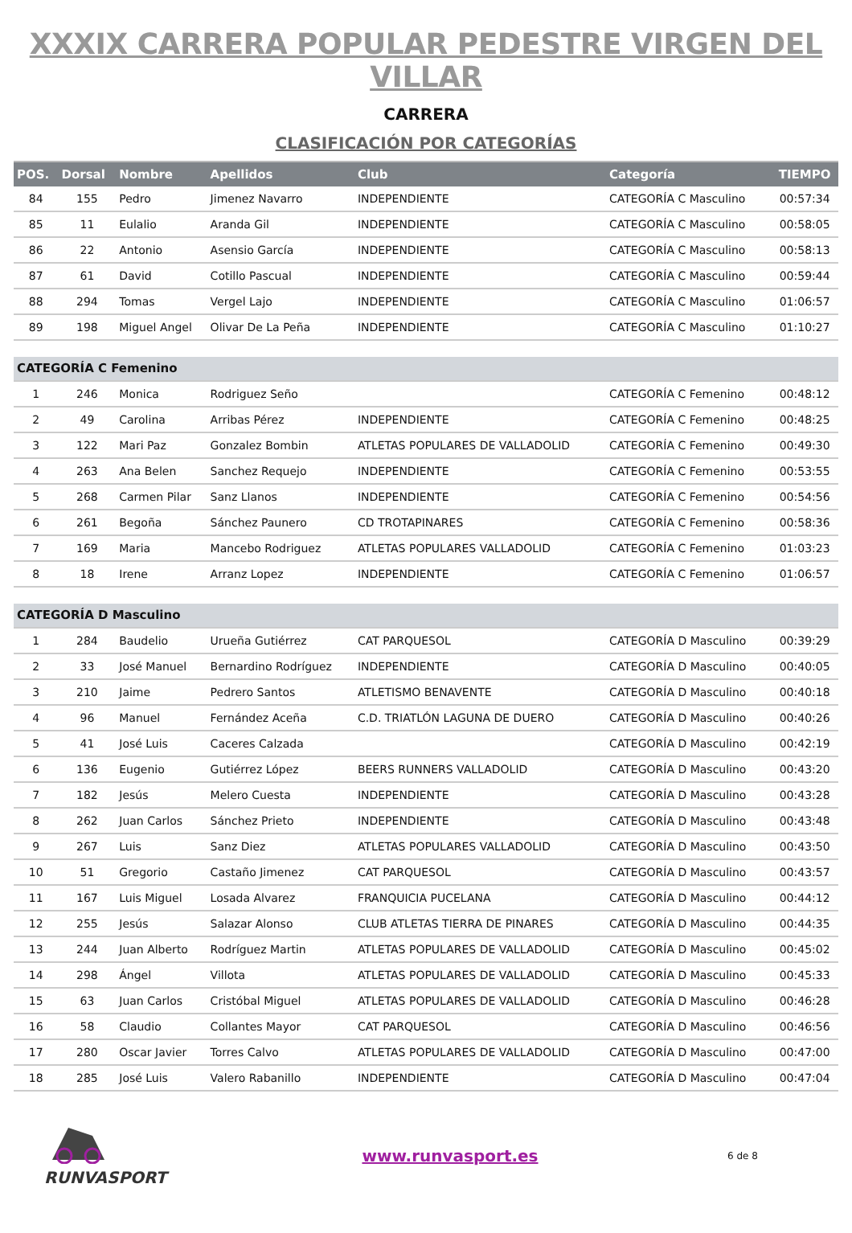XXXIX CARRERA POPULAR PEDESTRE VIRGEN DEL VILLAR
CARRERA
CLASIFICACIÓN POR CATEGORÍAS
| POS. | Dorsal | Nombre | Apellidos | Club | Categoría | TIEMPO |
| --- | --- | --- | --- | --- | --- | --- |
| 84 | 155 | Pedro | Jimenez Navarro | INDEPENDIENTE | CATEGORÍA C Masculino | 00:57:34 |
| 85 | 11 | Eulalio | Aranda Gil | INDEPENDIENTE | CATEGORÍA C Masculino | 00:58:05 |
| 86 | 22 | Antonio | Asensio García | INDEPENDIENTE | CATEGORÍA C Masculino | 00:58:13 |
| 87 | 61 | David | Cotillo Pascual | INDEPENDIENTE | CATEGORÍA C Masculino | 00:59:44 |
| 88 | 294 | Tomas | Vergel Lajo | INDEPENDIENTE | CATEGORÍA C Masculino | 01:06:57 |
| 89 | 198 | Miguel Angel | Olivar De La Peña | INDEPENDIENTE | CATEGORÍA C Masculino | 01:10:27 |
| CATEGORÍA C Femenino | | | | | | |
| 1 | 246 | Monica | Rodriguez Seño | | CATEGORÍA C Femenino | 00:48:12 |
| 2 | 49 | Carolina | Arribas Pérez | INDEPENDIENTE | CATEGORÍA C Femenino | 00:48:25 |
| 3 | 122 | Mari Paz | Gonzalez Bombin | ATLETAS POPULARES DE VALLADOLID | CATEGORÍA C Femenino | 00:49:30 |
| 4 | 263 | Ana Belen | Sanchez Requejo | INDEPENDIENTE | CATEGORÍA C Femenino | 00:53:55 |
| 5 | 268 | Carmen Pilar | Sanz Llanos | INDEPENDIENTE | CATEGORÍA C Femenino | 00:54:56 |
| 6 | 261 | Begoña | Sánchez Paunero | CD TROTAPINARES | CATEGORÍA C Femenino | 00:58:36 |
| 7 | 169 | Maria | Mancebo Rodriguez | ATLETAS POPULARES VALLADOLID | CATEGORÍA C Femenino | 01:03:23 |
| 8 | 18 | Irene | Arranz Lopez | INDEPENDIENTE | CATEGORÍA C Femenino | 01:06:57 |
| CATEGORÍA D Masculino | | | | | | |
| 1 | 284 | Baudelio | Urueña Gutiérrez | CAT PARQUESOL | CATEGORÍA D Masculino | 00:39:29 |
| 2 | 33 | José Manuel | Bernardino Rodríguez | INDEPENDIENTE | CATEGORÍA D Masculino | 00:40:05 |
| 3 | 210 | Jaime | Pedrero Santos | ATLETISMO BENAVENTE | CATEGORÍA D Masculino | 00:40:18 |
| 4 | 96 | Manuel | Fernández Aceña | C.D. TRIATLÓN LAGUNA DE DUERO | CATEGORÍA D Masculino | 00:40:26 |
| 5 | 41 | José Luis | Caceres Calzada | | CATEGORÍA D Masculino | 00:42:19 |
| 6 | 136 | Eugenio | Gutiérrez López | BEERS RUNNERS VALLADOLID | CATEGORÍA D Masculino | 00:43:20 |
| 7 | 182 | Jesús | Melero Cuesta | INDEPENDIENTE | CATEGORÍA D Masculino | 00:43:28 |
| 8 | 262 | Juan Carlos | Sánchez Prieto | INDEPENDIENTE | CATEGORÍA D Masculino | 00:43:48 |
| 9 | 267 | Luis | Sanz Diez | ATLETAS POPULARES VALLADOLID | CATEGORÍA D Masculino | 00:43:50 |
| 10 | 51 | Gregorio | Castaño Jimenez | CAT PARQUESOL | CATEGORÍA D Masculino | 00:43:57 |
| 11 | 167 | Luis Miguel | Losada Alvarez | FRANQUICIA PUCELANA | CATEGORÍA D Masculino | 00:44:12 |
| 12 | 255 | Jesús | Salazar Alonso | CLUB ATLETAS TIERRA DE PINARES | CATEGORÍA D Masculino | 00:44:35 |
| 13 | 244 | Juan Alberto | Rodríguez Martin | ATLETAS POPULARES DE VALLADOLID | CATEGORÍA D Masculino | 00:45:02 |
| 14 | 298 | Ángel | Villota | ATLETAS POPULARES DE VALLADOLID | CATEGORÍA D Masculino | 00:45:33 |
| 15 | 63 | Juan Carlos | Cristóbal Miguel | ATLETAS POPULARES DE VALLADOLID | CATEGORÍA D Masculino | 00:46:28 |
| 16 | 58 | Claudio | Collantes Mayor | CAT PARQUESOL | CATEGORÍA D Masculino | 00:46:56 |
| 17 | 280 | Oscar Javier | Torres Calvo | ATLETAS POPULARES DE VALLADOLID | CATEGORÍA D Masculino | 00:47:00 |
| 18 | 285 | José Luis | Valero Rabanillo | INDEPENDIENTE | CATEGORÍA D Masculino | 00:47:04 |
RUNVASPORT www.runvasport.es
6 de 8